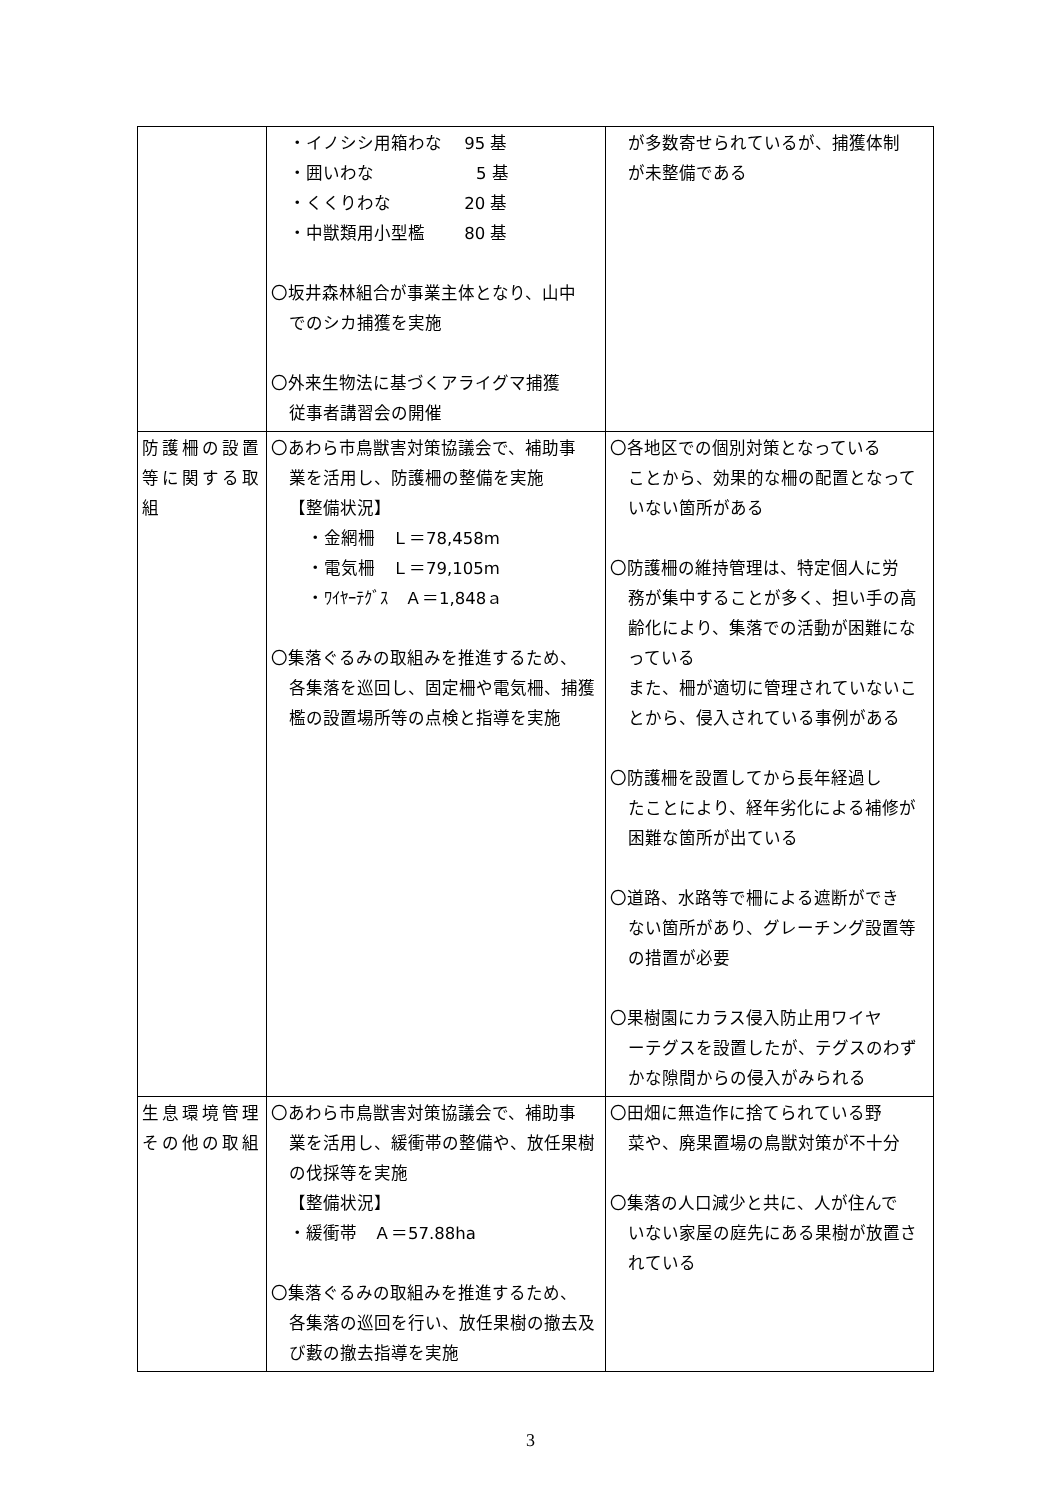| | ・イノシシ用箱わな 95 基 ・囲いわな 5 基 ・くくりわな 20 基 ・中獣類用小型檻 80 基 〇坂井森林組合が事業主体となり、山中 でのシカ捕獲を実施 〇外来生物法に基づくアライグマ捕獲 従事者講習会の開催 | が多数寄せられているが、捕獲体制 が未整備である |
| 防護柵の設置等に関する取組 | 〇あわら市鳥獣害対策協議会で、補助事 業を活用し、防護柵の整備を実施 【整備状況】 ・金網柵 Ｌ＝78,458m ・電気柵 Ｌ＝79,105m ・ﾜｲﾔｰﾃｸﾞｽ Ａ＝1,848ａ 〇集落ぐるみの取組みを推進するため、 各集落を巡回し、固定柵や電気柵、捕獲檻の設置場所等の点検と指導を実施 | 〇各地区での個別対策となっている ことから、効果的な柵の配置となっていない箇所がある 〇防護柵の維持管理は、特定個人に労 務が集中することが多く、担い手の高齢化により、集落での活動が困難になっている また、柵が適切に管理されていないことから、侵入されている事例がある 〇防護柵を設置してから長年経過し たことにより、経年劣化による補修が困難な箇所が出ている 〇道路、水路等で柵による遮断ができ ない箇所があり、グレーチング設置等の措置が必要 〇果樹園にカラス侵入防止用ワイヤ ーテグスを設置したが、テグスのわずかな隙間からの侵入がみられる |
| 生息環境管理その他の取組 | 〇あわら市鳥獣害対策協議会で、補助事 業を活用し、緩衝帯の整備や、放任果樹の伐採等を実施 【整備状況】 ・緩衝帯 Ａ＝57.88ha 〇集落ぐるみの取組みを推進するため、 各集落の巡回を行い、放任果樹の撤去及び藪の撤去指導を実施 | 〇田畑に無造作に捨てられている野 菜や、廃果置場の鳥獣対策が不十分 〇集落の人口減少と共に、人が住んで いない家屋の庭先にある果樹が放置されている |
3